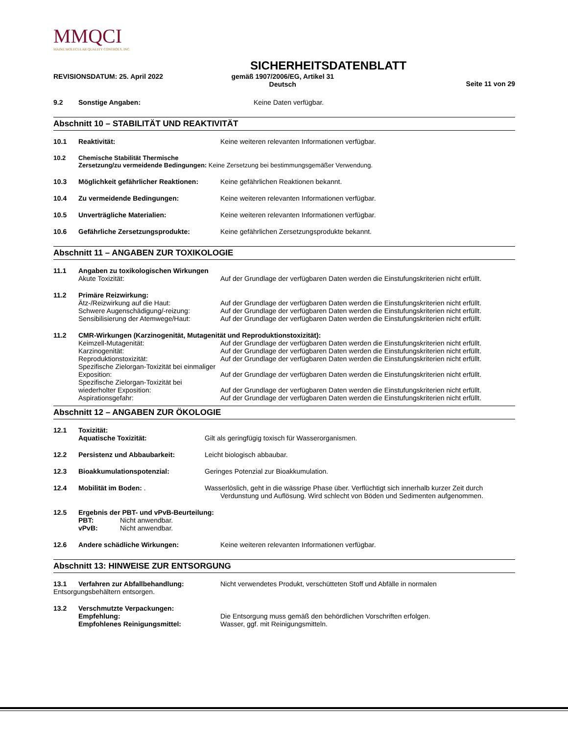MMQCI
MAINE MOLECULAR QUALITY CONTROLS, INC.
SICHERHEITSDATENBLATT
REVISIONSDATUM: 25. April 2022 gemäß 1907/2006/EG, Artikel 31
Deutsch
Seite 11 von 29
9.2 Sonstige Angaben: Keine Daten verfügbar.
Abschnitt 10 – STABILITÄT UND REAKTIVITÄT
10.1 Reaktivität: Keine weiteren relevanten Informationen verfügbar.
10.2 Chemische Stabilität Thermische
Zersetzung/zu vermeidende Bedingungen: Keine Zersetzung bei bestimmungsgemäßer Verwendung.
10.3 Möglichkeit gefährlicher Reaktionen: Keine gefährlichen Reaktionen bekannt.
10.4 Zu vermeidende Bedingungen: Keine weiteren relevanten Informationen verfügbar.
10.5 Unverträgliche Materialien: Keine weiteren relevanten Informationen verfügbar.
10.6 Gefährliche Zersetzungsprodukte: Keine gefährlichen Zersetzungsprodukte bekannt.
Abschnitt 11 – ANGABEN ZUR TOXIKOLOGIE
11.1
Angaben zu toxikologischen Wirkungen
Akute Toxizität: Auf der Grundlage der verfügbaren Daten werden die Einstufungskriterien nicht erfüllt.
11.2
Primäre Reizwirkung:
Ätz-/Reizwirkung auf die Haut: Auf der Grundlage der verfügbaren Daten werden die Einstufungskriterien nicht erfüllt.
Schwere Augenschädigung/-reizung: Auf der Grundlage der verfügbaren Daten werden die Einstufungskriterien nicht erfüllt.
Sensibilisierung der Atemwege/Haut: Auf der Grundlage der verfügbaren Daten werden die Einstufungskriterien nicht erfüllt.
11.2
CMR-Wirkungen (Karzinogenität, Mutagenität und Reproduktionstoxizität):
Keimzell-Mutagenität: Auf der Grundlage der verfügbaren Daten werden die Einstufungskriterien nicht erfüllt.
Karzinogenität: Auf der Grundlage der verfügbaren Daten werden die Einstufungskriterien nicht erfüllt.
Reproduktionstoxizität: Auf der Grundlage der verfügbaren Daten werden die Einstufungskriterien nicht erfüllt.
Spezifische Zielorgan-Toxizität bei einmaliger Exposition: Auf der Grundlage der verfügbaren Daten werden die Einstufungskriterien nicht erfüllt.
Spezifische Zielorgan-Toxizität bei wiederholter Exposition: Auf der Grundlage der verfügbaren Daten werden die Einstufungskriterien nicht erfüllt.
Aspirationsgefahr: Auf der Grundlage der verfügbaren Daten werden die Einstufungskriterien nicht erfüllt.
Abschnitt 12 – ANGABEN ZUR ÖKOLOGIE
12.1 Toxizität:
Aquatische Toxizität: Gilt als geringfügig toxisch für Wasserorganismen.
12.2 Persistenz und Abbaubarkeit: Leicht biologisch abbaubar.
12.3 Bioakkumulationspotenzial: Geringes Potenzial zur Bioakkumulation.
12.4 Mobilität im Boden: . Wasserlöslich, geht in die wässrige Phase über. Verflüchtigt sich innerhalb kurzer Zeit durch
Verdunstung und Auflösung. Wird schlecht von Böden und Sedimenten aufgenommen.
12.5
Ergebnis der PBT- und vPvB-Beurteilung:
PBT: Nicht anwendbar.
vPvB: Nicht anwendbar.
12.6 Andere schädliche Wirkungen: Keine weiteren relevanten Informationen verfügbar.
Abschnitt 13: HINWEISE ZUR ENTSORGUNG
13.1 Verfahren zur Abfallbehandlung: Nicht verwendetes Produkt, verschütteten Stoff und Abfälle in normalen
Entsorgungsbehältern entsorgen.
13.2
Verschmutzte Verpackungen:
Empfehlung: Die Entsorgung muss gemäß den behördlichen Vorschriften erfolgen.
Empfohlenes Reinigungsmittel: Wasser, ggf. mit Reinigungsmitteln.